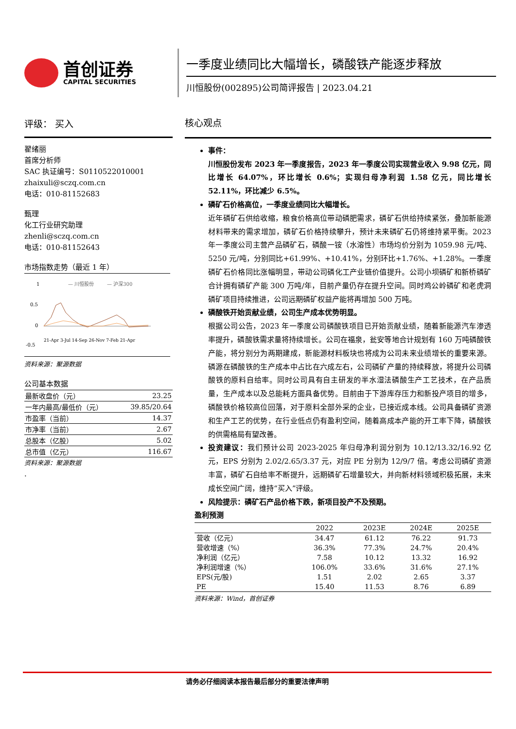首创证券
CAPITAL SECURITIES
一季度业绩同比大幅增长，磷酸铁产能逐步释放
川恒股份(002895)公司简评报告 | 2023.04.21
评级： 买入
翟绪丽
首席分析师
SAC 执证编号：S0110522010001
zhaixuli@sczq.com.cn
电话：010-81152683
甄理
化工行业研究助理
zhenli@sczq.com.cn
电话：010-81152643
市场指数走势（最近 1 年）
1
0.5
0
-0.5
— 川恒股份
— 沪深300
21-Apr 3-Jul 14-Sep 26-Nov 7-Feb 21-Apr
资料来源：聚源数据
公司基本数据
| 最新收盘价（元） | 23.25 |
| 一年内最高/最低价（元） | 39.85/20.64 |
| 市盈率（当前） | 14.37 |
| 市净率（当前） | 2.67 |
| 总股本（亿股） | 5.02 |
| 总市值（亿元） | 116.67 |
资料来源：聚源数据
.
核心观点
事件：
川恒股份发布 2023 年一季度报告，2023 年一季度公司实现营业收入 9.98 亿元，同比增长 64.07%，环比增长 0.6%；实现归母净利润 1.58 亿元，同比增长 52.11%，环比减少 6.5%。
磷矿石价格高位，一季度业绩同比大幅增长。
近年磷矿石供给收缩，粮食价格高位带动磷肥需求，磷矿石供给持续紧张，叠加新能源材料带来的需求增加，磷矿石价格持续攀升，预计未来磷矿石仍将维持紧平衡。2023 年一季度公司主营产品磷矿石，磷酸一铵（水溶性）市场均价分别为 1059.98 元/吨、5250 元/吨，分别同比+61.99%、+10.41%，分别环比+1.76%、+1.28%。一季度磷矿石价格同比涨幅明显，带动公司磷化工产业链价值提升。公司小坝磷矿和新桥磷矿合计拥有磷矿产能 300 万吨/年，目前产量仍存在提升空间。同时鸡公岭磷矿和老虎洞磷矿项目持续推进，公司远期磷矿权益产能将再增加 500 万吨。
磷酸铁开始贡献业绩，公司生产成本优势明显。
根据公司公告，2023 年一季度公司磷酸铁项目已开始贡献业绩，随着新能源汽车渗透率提升，磷酸铁需求量将持续增长。公司在福泉，瓮安等地合计规划有 160 万吨磷酸铁产能，将分别分为两期建成，新能源材料板块也将成为公司未来业绩增长的重要来源。磷源在磷酸铁的生产成本中占比在六成左右，公司磷矿产量的持续释放，将提升公司磷酸铁的原料自给率。同时公司具有自主研发的半水湿法磷酸生产工艺技术，在产品质量，生产成本以及总能耗方面具备优势。目前由于下游库存压力和新投产项目的增多，磷酸铁价格较高位回落，对于原料全部外采的企业，已接近成本线。公司具备磷矿资源和生产工艺的优势，在行业低点仍有盈利空间，随着高成本产能的开工率下降，磷酸铁的供需格局有望改善。
投资建议：我们预计公司 2023-2025 年归母净利润分别为 10.12/13.32/16.92 亿元，EPS 分别为 2.02/2.65/3.37 元，对应 PE 分别为 12/9/7 倍。考虑公司磷矿资源丰富，磷矿石自给率不断提升，远期磷矿石增量较大，并向新材料领域积极拓展，未来成长空间广阔，维持“买入”评级。
风险提示：磷矿石产品价格下跌，新项目投产不及预期。
盈利预测
| | 2022 | 2023E | 2024E | 2025E |
| --- | --- | --- | --- | --- |
| 营收（亿元） | 34.47 | 61.12 | 76.22 | 91.73 |
| 营收增速（%） | 36.3% | 77.3% | 24.7% | 20.4% |
| 净利润（亿元） | 7.58 | 10.12 | 13.32 | 16.92 |
| 净利润增速（%） | 106.0% | 33.6% | 31.6% | 27.1% |
| EPS(元/股) | 1.51 | 2.02 | 2.65 | 3.37 |
| PE | 15.40 | 11.53 | 8.76 | 6.89 |
资料来源：Wind，首创证券
请务必仔细阅读本报告最后部分的重要法律声明